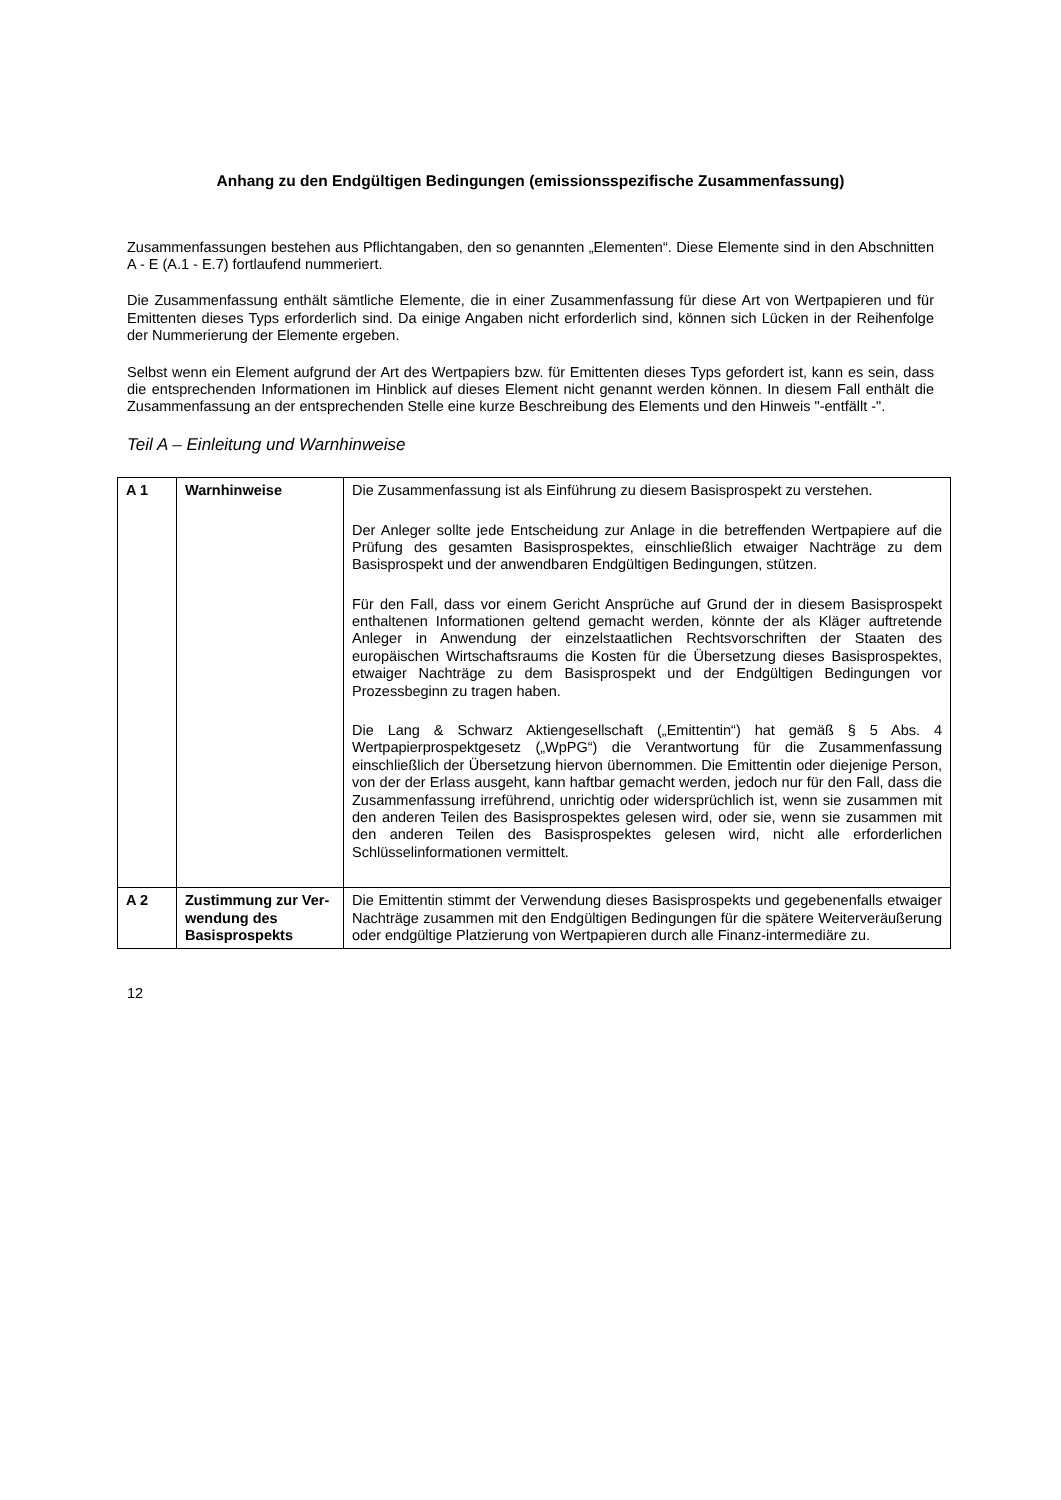Anhang zu den Endgültigen Bedingungen (emissionsspezifische Zusammenfassung)
Zusammenfassungen bestehen aus Pflichtangaben, den so genannten „Elementen“. Diese Elemente sind in den Abschnitten A - E (A.1 - E.7) fortlaufend nummeriert.
Die Zusammenfassung enthält sämtliche Elemente, die in einer Zusammenfassung für diese Art von Wertpapieren und für Emittenten dieses Typs erforderlich sind. Da einige Angaben nicht erforderlich sind, können sich Lücken in der Reihenfolge der Nummerierung der Elemente ergeben.
Selbst wenn ein Element aufgrund der Art des Wertpapiers bzw. für Emittenten dieses Typs gefordert ist, kann es sein, dass die entsprechenden Informationen im Hinblick auf dieses Element nicht genannt werden können. In diesem Fall enthält die Zusammenfassung an der entsprechenden Stelle eine kurze Beschreibung des Elements und den Hinweis "-entfällt -".
Teil A – Einleitung und Warnhinweise
| A 1 | Warnhinweise | Die Zusammenfassung ist als Einführung zu diesem Basisprospekt zu verstehen. Der Anleger sollte jede Entscheidung zur Anlage in die betreffenden Wertpapiere auf die Prüfung des gesamten Basisprospektes, einschließlich etwaiger Nachträge zu dem Basisprospekt und der anwendbaren Endgültigen Bedingungen, stützen. Für den Fall, dass vor einem Gericht Ansprüche auf Grund der in diesem Basisprospekt enthaltenen Informationen geltend gemacht werden, könnte der als Kläger auftretende Anleger in Anwendung der einzelstaatlichen Rechtsvorschriften der Staaten des europäischen Wirtschaftsraums die Kosten für die Übersetzung dieses Basisprospektes, etwaiger Nachträge zu dem Basisprospekt und der Endgültigen Bedingungen vor Prozessbeginn zu tragen haben. Die Lang & Schwarz Aktiengesellschaft („Emittentin“) hat gemäß § 5 Abs. 4 Wertpapierprospektgesetz („WpPG“) die Verantwortung für die Zusammenfassung einschließlich der Übersetzung hiervon übernommen. Die Emittentin oder diejenige Person, von der der Erlass ausgeht, kann haftbar gemacht werden, jedoch nur für den Fall, dass die Zusammenfassung irreführend, unrichtig oder widersprüchlich ist, wenn sie zusammen mit den anderen Teilen des Basisprospektes gelesen wird, oder sie, wenn sie zusammen mit den anderen Teilen des Basisprospektes gelesen wird, nicht alle erforderlichen Schlüsselinformationen vermittelt. |
| A 2 | Zustimmung zur Ver-wendung des Basisprospekts | Die Emittentin stimmt der Verwendung dieses Basisprospekts und gegebenenfalls etwaiger Nachträge zusammen mit den Endgültigen Bedingungen für die spätere Weiterveräußerung oder endgültige Platzierung von Wertpapieren durch alle Finanz-intermediäre zu. |
12